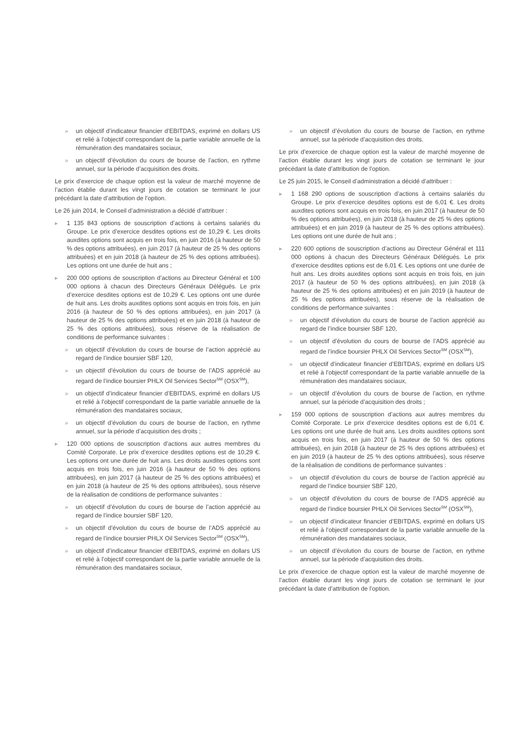» un objectif d’indicateur financier d’EBITDAS, exprimé en dollars US et relié à l’objectif correspondant de la partie variable annuelle de la rémunération des mandataires sociaux,
» un objectif d’évolution du cours de bourse de l’action, en rythme annuel, sur la période d’acquisition des droits.
Le prix d’exercice de chaque option est la valeur de marché moyenne de l’action établie durant les vingt jours de cotation se terminant le jour précédant la date d’attribution de l’option.
Le 26 juin 2014, le Conseil d’administration a décidé d’attribuer :
▸ 1 135 843 options de souscription d’actions à certains salariés du Groupe. Le prix d’exercice desdites options est de 10,29 €. Les droits auxdites options sont acquis en trois fois, en juin 2016 (à hauteur de 50 % des options attribuées), en juin 2017 (à hauteur de 25 % des options attribuées) et en juin 2018 (à hauteur de 25 % des options attribuées). Les options ont une durée de huit ans ;
▸ 200 000 options de souscription d’actions au Directeur Général et 100 000 options à chacun des Directeurs Généraux Délégués. Le prix d’exercice desdites options est de 10,29 €. Les options ont une durée de huit ans. Les droits auxdites options sont acquis en trois fois, en juin 2016 (à hauteur de 50 % des options attribuées), en juin 2017 (à hauteur de 25 % des options attribuées) et en juin 2018 (à hauteur de 25 % des options attribuées), sous réserve de la réalisation de conditions de performance suivantes :
» un objectif d’évolution du cours de bourse de l’action apprécié au regard de l’indice boursier SBF 120,
» un objectif d’évolution du cours de bourse de l’ADS apprécié au regard de l’indice boursier PHLX Oil Services Sector<sup>SM</sup> (OSX<sup>SM</sup>),
» un objectif d’indicateur financier d’EBITDAS, exprimé en dollars US et relié à l’objectif correspondant de la partie variable annuelle de la rémunération des mandataires sociaux,
» un objectif d’évolution du cours de bourse de l’action, en rythme annuel, sur la période d’acquisition des droits ;
▸ 120 000 options de souscription d’actions aux autres membres du Comité Corporate. Le prix d’exercice desdites options est de 10,29 €. Les options ont une durée de huit ans. Les droits auxdites options sont acquis en trois fois, en juin 2016 (à hauteur de 50 % des options attribuées), en juin 2017 (à hauteur de 25 % des options attribuées) et en juin 2018 (à hauteur de 25 % des options attribuées), sous réserve de la réalisation de conditions de performance suivantes :
» un objectif d’évolution du cours de bourse de l’action apprécié au regard de l’indice boursier SBF 120,
» un objectif d’évolution du cours de bourse de l’ADS apprécié au regard de l’indice boursier PHLX Oil Services Sector<sup>SM</sup> (OSX<sup>SM</sup>),
» un objectif d’indicateur financier d’EBITDAS, exprimé en dollars US et relié à l’objectif correspondant de la partie variable annuelle de la rémunération des mandataires sociaux,
» un objectif d’évolution du cours de bourse de l’action, en rythme annuel, sur la période d’acquisition des droits.
Le prix d’exercice de chaque option est la valeur de marché moyenne de l’action établie durant les vingt jours de cotation se terminant le jour précédant la date d’attribution de l’option.
Le 25 juin 2015, le Conseil d’administration a décidé d’attribuer :
▸ 1 168 290 options de souscription d’actions à certains salariés du Groupe. Le prix d’exercice desdites options est de 6,01 €. Les droits auxdites options sont acquis en trois fois, en juin 2017 (à hauteur de 50 % des options attribuées), en juin 2018 (à hauteur de 25 % des options attribuées) et en juin 2019 (à hauteur de 25 % des options attribuées). Les options ont une durée de huit ans ;
▸ 220 600 options de souscription d’actions au Directeur Général et 111 000 options à chacun des Directeurs Généraux Délégués. Le prix d’exercice desdites options est de 6,01 €. Les options ont une durée de huit ans. Les droits auxdites options sont acquis en trois fois, en juin 2017 (à hauteur de 50 % des options attribuées), en juin 2018 (à hauteur de 25 % des options attribuées) et en juin 2019 (à hauteur de 25 % des options attribuées), sous réserve de la réalisation de conditions de performance suivantes :
» un objectif d’évolution du cours de bourse de l’action apprécié au regard de l’indice boursier SBF 120,
» un objectif d’évolution du cours de bourse de l’ADS apprécié au regard de l’indice boursier PHLX Oil Services Sector<sup>SM</sup> (OSX<sup>SM</sup>),
» un objectif d’indicateur financier d’EBITDAS, exprimé en dollars US et relié à l’objectif correspondant de la partie variable annuelle de la rémunération des mandataires sociaux,
» un objectif d’évolution du cours de bourse de l’action, en rythme annuel, sur la période d’acquisition des droits ;
▸ 159 000 options de souscription d’actions aux autres membres du Comité Corporate. Le prix d’exercice desdites options est de 6,01 €. Les options ont une durée de huit ans. Les droits auxdites options sont acquis en trois fois, en juin 2017 (à hauteur de 50 % des options attribuées), en juin 2018 (à hauteur de 25 % des options attribuées) et en juin 2019 (à hauteur de 25 % des options attribuées), sous réserve de la réalisation de conditions de performance suivantes :
» un objectif d’évolution du cours de bourse de l’action apprécié au regard de l’indice boursier SBF 120,
» un objectif d’évolution du cours de bourse de l’ADS apprécié au regard de l’indice boursier PHLX Oil Services Sector<sup>SM</sup> (OSX<sup>SM</sup>),
» un objectif d’indicateur financier d’EBITDAS, exprimé en dollars US et relié à l’objectif correspondant de la partie variable annuelle de la rémunération des mandataires sociaux,
» un objectif d’évolution du cours de bourse de l’action, en rythme annuel, sur la période d’acquisition des droits.
Le prix d’exercice de chaque option est la valeur de marché moyenne de l’action établie durant les vingt jours de cotation se terminant le jour précédant la date d’attribution de l’option.